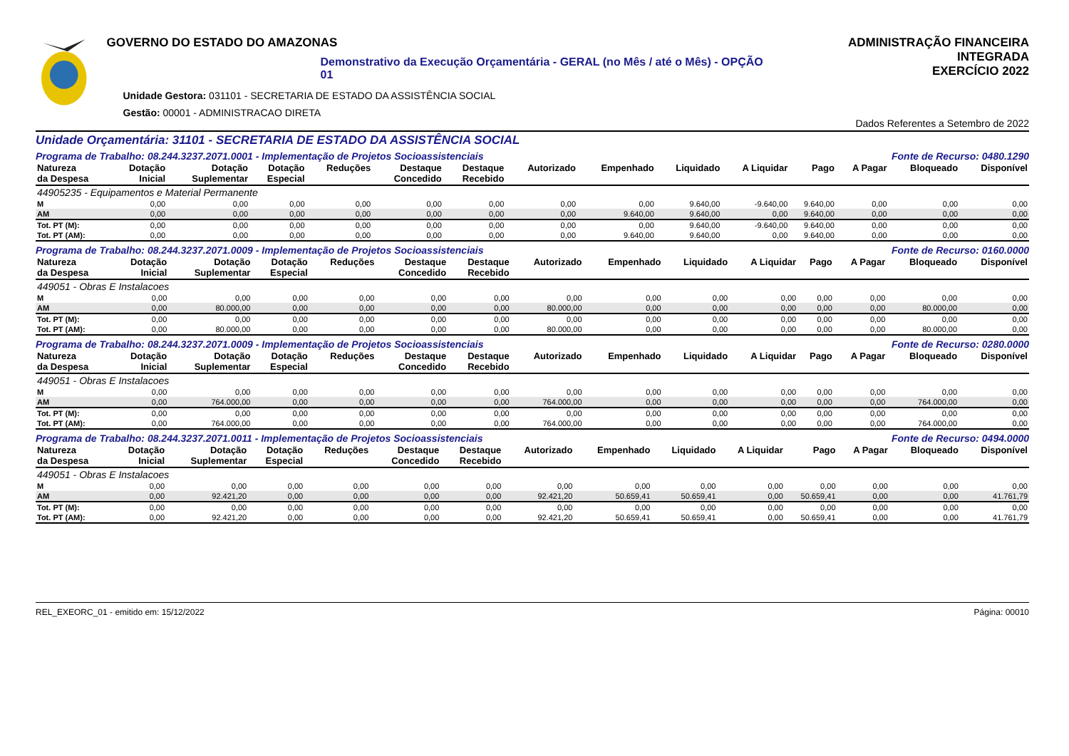GOVERNO DO ESTADO DO AMAZONAS
Demonstrativo da Execução Orçamentária - GERAL (no Mês / até o Mês) - OPÇÃO 01
Unidade Gestora: 031101 - SECRETARIA DE ESTADO DA ASSISTÊNCIA SOCIAL
Gestão: 00001 - ADMINISTRACAO DIRETA
ADMINISTRAÇÃO FINANCEIRA INTEGRADA
EXERCÍCIO 2022
Dados Referentes a Setembro de 2022
Unidade Orçamentária: 31101 - SECRETARIA DE ESTADO DA ASSISTÊNCIA SOCIAL
Programa de Trabalho: 08.244.3237.2071.0001 - Implementação de Projetos Socioassistenciais Fonte de Recurso: 0480.1290
| Natureza da Despesa | Dotação Inicial | Dotação Suplementar | Dotação Especial | Reduções | Destaque Concedido | Destaque Recebido | Autorizado | Empenhado | Liquidado | A Liquidar | Pago | A Pagar | Bloqueado | Disponível |
| --- | --- | --- | --- | --- | --- | --- | --- | --- | --- | --- | --- | --- | --- | --- |
| 44905235 - Equipamentos e Material Permanente | | | | | | | | | | | | | | |
| M | 0,00 | 0,00 | 0,00 | 0,00 | 0,00 | 0,00 | 0,00 | 0,00 | 9.640,00 | -9.640,00 | 9.640,00 | 0,00 | 0,00 | 0,00 |
| AM | 0,00 | 0,00 | 0,00 | 0,00 | 0,00 | 0,00 | 0,00 | 9.640,00 | 9.640,00 | 0,00 | 9.640,00 | 0,00 | 0,00 | 0,00 |
| Tot. PT (M): | 0,00 | 0,00 | 0,00 | 0,00 | 0,00 | 0,00 | 0,00 | 0,00 | 9.640,00 | -9.640,00 | 9.640,00 | 0,00 | 0,00 | 0,00 |
| Tot. PT (AM): | 0,00 | 0,00 | 0,00 | 0,00 | 0,00 | 0,00 | 0,00 | 9.640,00 | 9.640,00 | 0,00 | 9.640,00 | 0,00 | 0,00 | 0,00 |
Programa de Trabalho: 08.244.3237.2071.0009 - Implementação de Projetos Socioassistenciais Fonte de Recurso: 0160.0000
| Natureza da Despesa | Dotação Inicial | Dotação Suplementar | Dotação Especial | Reduções | Destaque Concedido | Destaque Recebido | Autorizado | Empenhado | Liquidado | A Liquidar | Pago | A Pagar | Bloqueado | Disponível |
| --- | --- | --- | --- | --- | --- | --- | --- | --- | --- | --- | --- | --- | --- | --- |
| 449051 - Obras E Instalacoes | | | | | | | | | | | | | | |
| M | 0,00 | 0,00 | 0,00 | 0,00 | 0,00 | 0,00 | 0,00 | 0,00 | 0,00 | 0,00 | 0,00 | 0,00 | 0,00 | 0,00 |
| AM | 0,00 | 80.000,00 | 0,00 | 0,00 | 0,00 | 0,00 | 80.000,00 | 0,00 | 0,00 | 0,00 | 0,00 | 0,00 | 80.000,00 | 0,00 |
| Tot. PT (M): | 0,00 | 0,00 | 0,00 | 0,00 | 0,00 | 0,00 | 0,00 | 0,00 | 0,00 | 0,00 | 0,00 | 0,00 | 0,00 | 0,00 |
| Tot. PT (AM): | 0,00 | 80.000,00 | 0,00 | 0,00 | 0,00 | 0,00 | 80.000,00 | 0,00 | 0,00 | 0,00 | 0,00 | 0,00 | 80.000,00 | 0,00 |
Programa de Trabalho: 08.244.3237.2071.0009 - Implementação de Projetos Socioassistenciais Fonte de Recurso: 0280.0000
| Natureza da Despesa | Dotação Inicial | Dotação Suplementar | Dotação Especial | Reduções | Destaque Concedido | Destaque Recebido | Autorizado | Empenhado | Liquidado | A Liquidar | Pago | A Pagar | Bloqueado | Disponível |
| --- | --- | --- | --- | --- | --- | --- | --- | --- | --- | --- | --- | --- | --- | --- |
| 449051 - Obras E Instalacoes | | | | | | | | | | | | | | |
| M | 0,00 | 0,00 | 0,00 | 0,00 | 0,00 | 0,00 | 0,00 | 0,00 | 0,00 | 0,00 | 0,00 | 0,00 | 0,00 | 0,00 |
| AM | 0,00 | 764.000,00 | 0,00 | 0,00 | 0,00 | 0,00 | 764.000,00 | 0,00 | 0,00 | 0,00 | 0,00 | 0,00 | 764.000,00 | 0,00 |
| Tot. PT (M): | 0,00 | 0,00 | 0,00 | 0,00 | 0,00 | 0,00 | 0,00 | 0,00 | 0,00 | 0,00 | 0,00 | 0,00 | 0,00 | 0,00 |
| Tot. PT (AM): | 0,00 | 764.000,00 | 0,00 | 0,00 | 0,00 | 0,00 | 764.000,00 | 0,00 | 0,00 | 0,00 | 0,00 | 0,00 | 764.000,00 | 0,00 |
Programa de Trabalho: 08.244.3237.2071.0011 - Implementação de Projetos Socioassistenciais Fonte de Recurso: 0494.0000
| Natureza da Despesa | Dotação Inicial | Dotação Suplementar | Dotação Especial | Reduções | Destaque Concedido | Destaque Recebido | Autorizado | Empenhado | Liquidado | A Liquidar | Pago | A Pagar | Bloqueado | Disponível |
| --- | --- | --- | --- | --- | --- | --- | --- | --- | --- | --- | --- | --- | --- | --- |
| 449051 - Obras E Instalacoes | | | | | | | | | | | | | | |
| M | 0,00 | 0,00 | 0,00 | 0,00 | 0,00 | 0,00 | 0,00 | 0,00 | 0,00 | 0,00 | 0,00 | 0,00 | 0,00 | 0,00 |
| AM | 0,00 | 92.421,20 | 0,00 | 0,00 | 0,00 | 0,00 | 92.421,20 | 50.659,41 | 50.659,41 | 0,00 | 50.659,41 | 0,00 | 0,00 | 41.761,79 |
| Tot. PT (M): | 0,00 | 0,00 | 0,00 | 0,00 | 0,00 | 0,00 | 0,00 | 0,00 | 0,00 | 0,00 | 0,00 | 0,00 | 0,00 | 0,00 |
| Tot. PT (AM): | 0,00 | 92.421,20 | 0,00 | 0,00 | 0,00 | 0,00 | 92.421,20 | 50.659,41 | 50.659,41 | 0,00 | 50.659,41 | 0,00 | 0,00 | 41.761,79 |
REL_EXEORC_01 - emitido em: 15/12/2022 Página: 00010